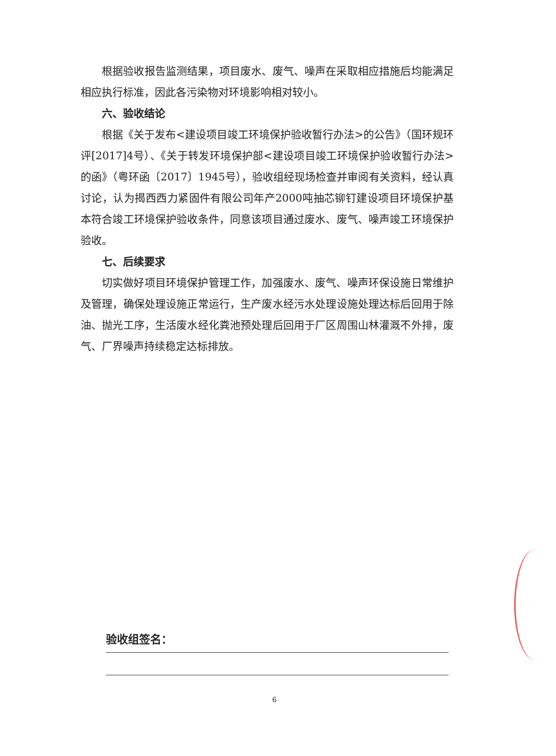根据验收报告监测结果，项目废水、废气、噪声在采取相应措施后均能满足相应执行标准，因此各污染物对环境影响相对较小。
六、验收结论
根据《关于发布<建设项目竣工环境保护验收暂行办法>的公告》（国环规环评[2017]4号）、《关于转发环境保护部<建设项目竣工环境保护验收暂行办法>的函》（粤环函〔2017〕1945号），验收组经现场检查并审阅有关资料，经认真讨论，认为揭西西力紧固件有限公司年产2000吨抽芯铆钉建设项目环境保护基本符合竣工环境保护验收条件，同意该项目通过废水、废气、噪声竣工环境保护验收。
七、后续要求
切实做好项目环境保护管理工作，加强废水、废气、噪声环保设施日常维护及管理，确保处理设施正常运行，生产废水经污水处理设施处理达标后回用于除油、抛光工序，生活废水经化粪池预处理后回用于厂区周围山林灌溉不外排，废气、厂界噪声持续稳定达标排放。
验收组签名：
6